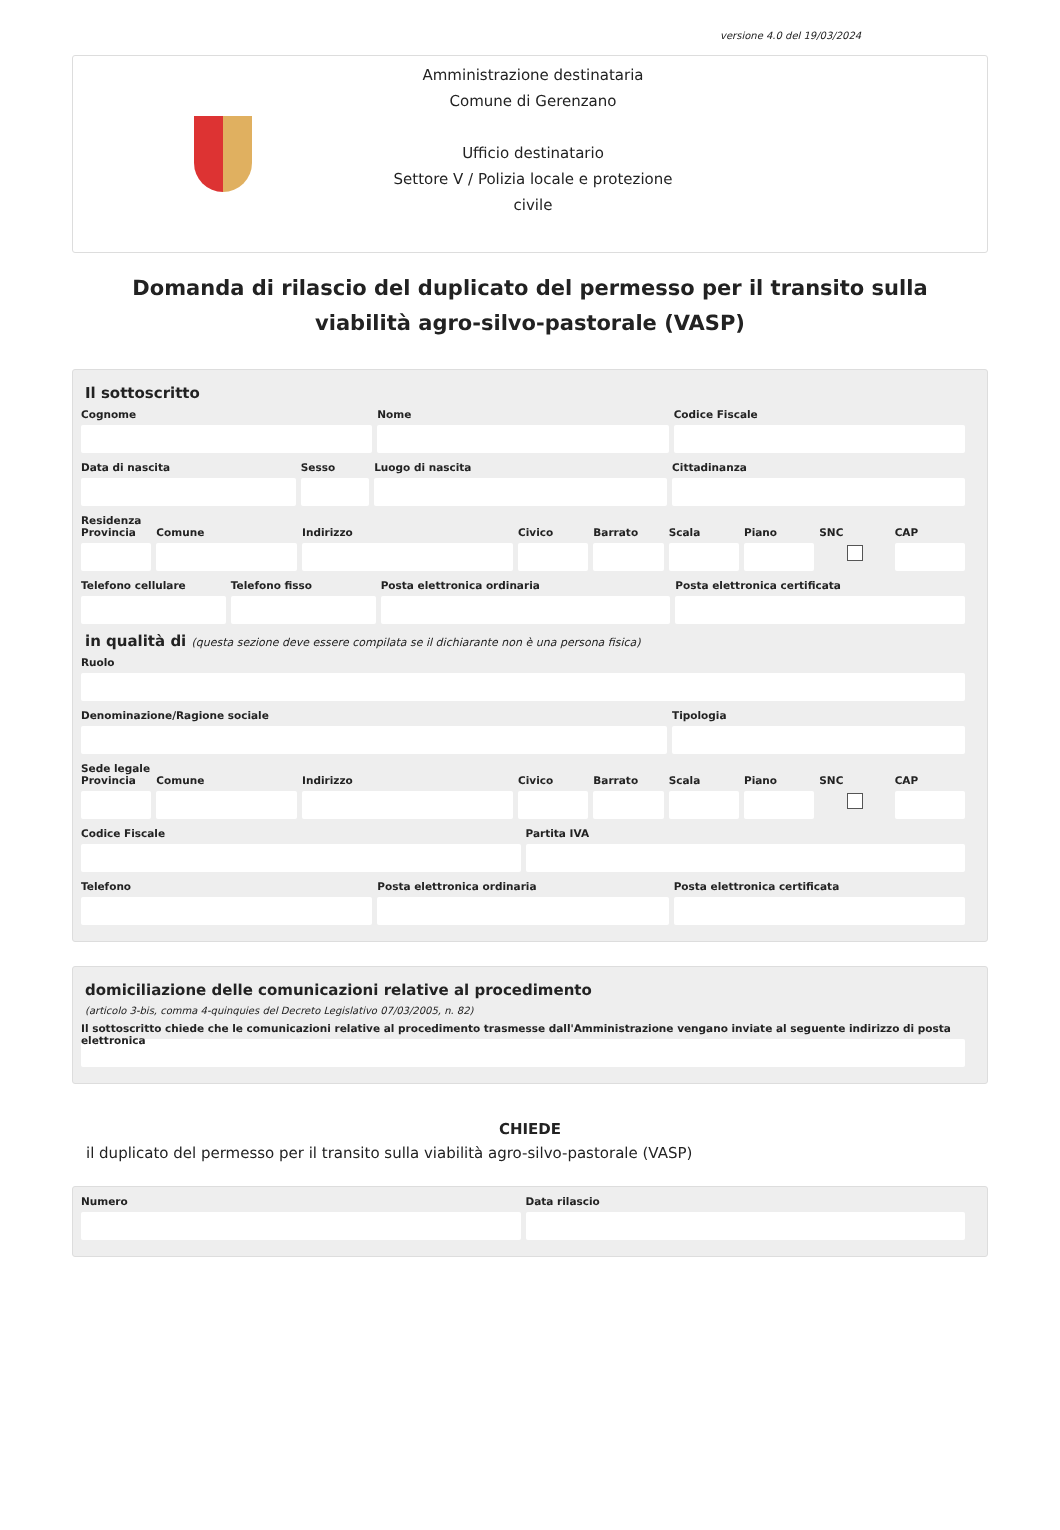versione 4.0 del 19/03/2024
Amministrazione destinataria
Comune di Gerenzano
Ufficio destinatario
Settore V / Polizia locale e protezione civile
Domanda di rilascio del duplicato del permesso per il transito sulla viabilità agro-silvo-pastorale (VASP)
Il sottoscritto
Cognome Nome Codice Fiscale
Data di nascita Sesso Luogo di nascita Cittadinanza
Residenza
Provincia Comune Indirizzo Civico Barrato Scala Piano SNC CAP
Telefono cellulare Telefono fisso Posta elettronica ordinaria Posta elettronica certificata
in qualità di (questa sezione deve essere compilata se il dichiarante non è una persona fisica)
Ruolo
Denominazione/Ragione sociale Tipologia
Sede legale
Provincia Comune Indirizzo Civico Barrato Scala Piano SNC CAP
Codice Fiscale Partita IVA
Telefono Posta elettronica ordinaria Posta elettronica certificata
domiciliazione delle comunicazioni relative al procedimento
(articolo 3-bis, comma 4-quinquies del Decreto Legislativo 07/03/2005, n. 82)
Il sottoscritto chiede che le comunicazioni relative al procedimento trasmesse dall'Amministrazione vengano inviate al seguente indirizzo di posta elettronica
CHIEDE
il duplicato del permesso per il transito sulla viabilità agro-silvo-pastorale (VASP)
Numero Data rilascio